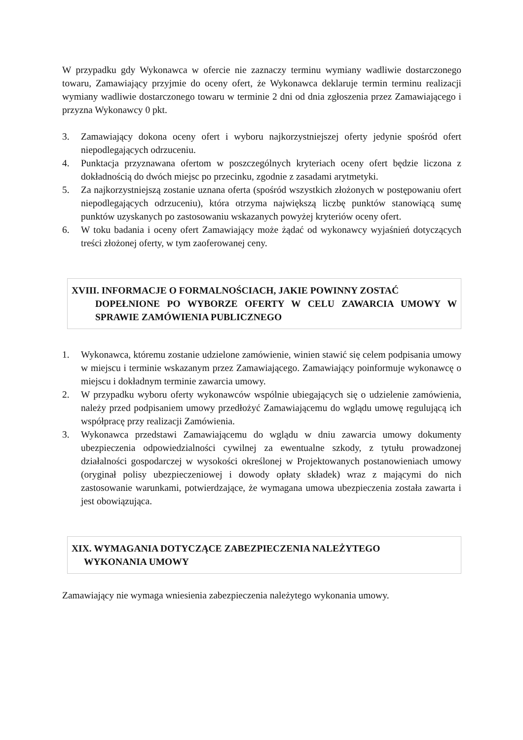W przypadku gdy Wykonawca w ofercie nie zaznaczy terminu wymiany wadliwie dostarczonego towaru, Zamawiający przyjmie do oceny ofert, że Wykonawca deklaruje termin terminu realizacji wymiany wadliwie dostarczonego towaru w terminie 2 dni od dnia zgłoszenia przez Zamawiającego i przyzna Wykonawcy 0 pkt.
3. Zamawiający dokona oceny ofert i wyboru najkorzystniejszej oferty jedynie spośród ofert niepodlegających odrzuceniu.
4. Punktacja przyznawana ofertom w poszczególnych kryteriach oceny ofert będzie liczona z dokładnością do dwóch miejsc po przecinku, zgodnie z zasadami arytmetyki.
5. Za najkorzystniejszą zostanie uznana oferta (spośród wszystkich złożonych w postępowaniu ofert niepodlegających odrzuceniu), która otrzyma największą liczbę punktów stanowiącą sumę punktów uzyskanych po zastosowaniu wskazanych powyżej kryteriów oceny ofert.
6. W toku badania i oceny ofert Zamawiający może żądać od wykonawcy wyjaśnień dotyczących treści złożonej oferty, w tym zaoferowanej ceny.
XVIII. INFORMACJE O FORMALNOŚCIACH, JAKIE POWINNY ZOSTAĆ
DOPEŁNIONE PO WYBORZE OFERTY W CELU ZAWARCIA UMOWY W SPRAWIE ZAMÓWIENIA PUBLICZNEGO
1. Wykonawca, któremu zostanie udzielone zamówienie, winien stawić się celem podpisania umowy w miejscu i terminie wskazanym przez Zamawiającego. Zamawiający poinformuje wykonawcę o miejscu i dokładnym terminie zawarcia umowy.
2. W przypadku wyboru oferty wykonawców wspólnie ubiegających się o udzielenie zamówienia, należy przed podpisaniem umowy przedłożyć Zamawiającemu do wglądu umowę regulującą ich współpracę przy realizacji Zamówienia.
3. Wykonawca przedstawi Zamawiającemu do wglądu w dniu zawarcia umowy dokumenty ubezpieczenia odpowiedzialności cywilnej za ewentualne szkody, z tytułu prowadzonej działalności gospodarczej w wysokości określonej w Projektowanych postanowieniach umowy (oryginał polisy ubezpieczeniowej i dowody opłaty składek) wraz z mającymi do nich zastosowanie warunkami, potwierdzające, że wymagana umowa ubezpieczenia została zawarta i jest obowiązująca.
XIX. WYMAGANIA DOTYCZĄCE ZABEZPIECZENIA NALEŻYTEGO
WYKONANIA UMOWY
Zamawiający nie wymaga wniesienia zabezpieczenia należytego wykonania umowy.